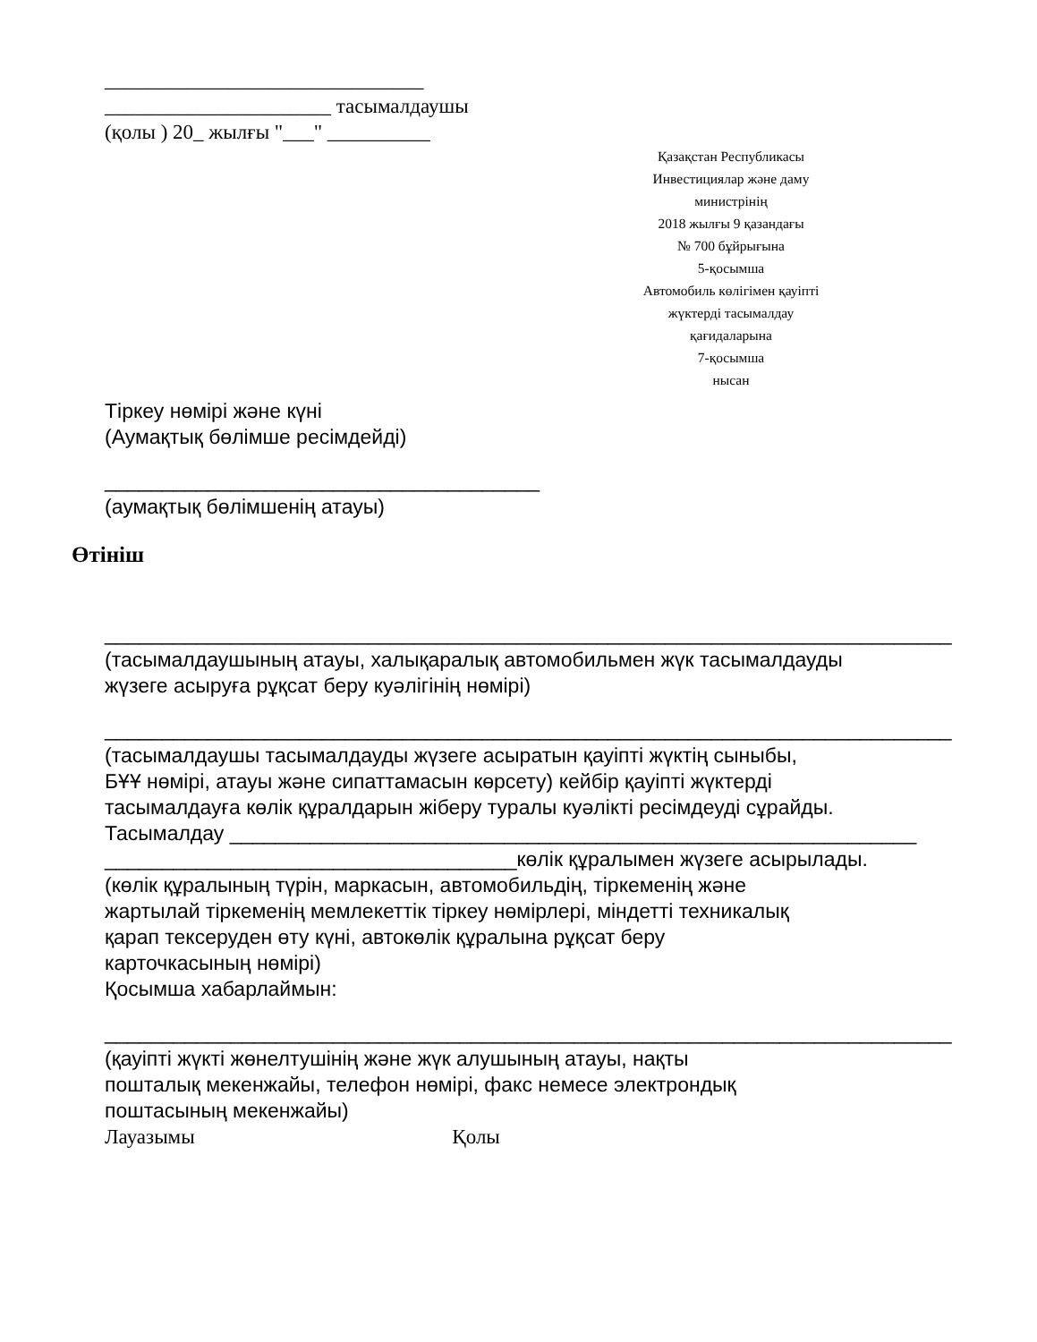_______________________________
______________________ тасымалдаушы
(қолы ) 20_ жылғы "___" __________
Қазақстан Республикасы
Инвестициялар және даму
министрінің
2018 жылғы 9 қазандағы
№ 700 бұйрығына
5-қосымша
Автомобиль көлігімен қауіпті
жүктерді тасымалдау
қағидаларына
7-қосымша
нысан
Тіркеу нөмірі және күні
(Аумақтық бөлімше ресімдейді)
______________________________________
(аумақтық бөлімшенің атауы)
Өтініш
__________________________________________________________________________
(тасымалдаушының атауы, халықаралық автомобильмен жүк тасымалдауды
жүзеге асыруға рұқсат беру куәлігінің нөмірі)
__________________________________________________________________________
(тасымалдаушы тасымалдауды жүзеге асыратын қауіпті жүктің сыныбы,
БҰҰ нөмірі, атауы және сипаттамасын көрсету) кейбір қауіпті жүктерді
тасымалдауға көлік құралдарын жіберу туралы куәлікті ресімдеуді сұрайды.
Тасымалдау ____________________________________________________________
____________________________________көлік құралымен жүзеге асырылады.
(көлік құралының түрін, маркасын, автомобильдің, тіркеменің және
жартылай тіркеменің мемлекеттік тіркеу нөмірлері, міндетті техникалық
қарап тексеруден өту күні, автокөлік құралына рұқсат беру
карточкасының нөмірі)
Қосымша хабарлаймын:
__________________________________________________________________________
(қауіпті жүкті жөнелтушінің және жүк алушының атауы, нақты
пошталық мекенжайы, телефон нөмірі, факс немесе электрондық
поштасының мекенжайы)
Лауазымы Қолы